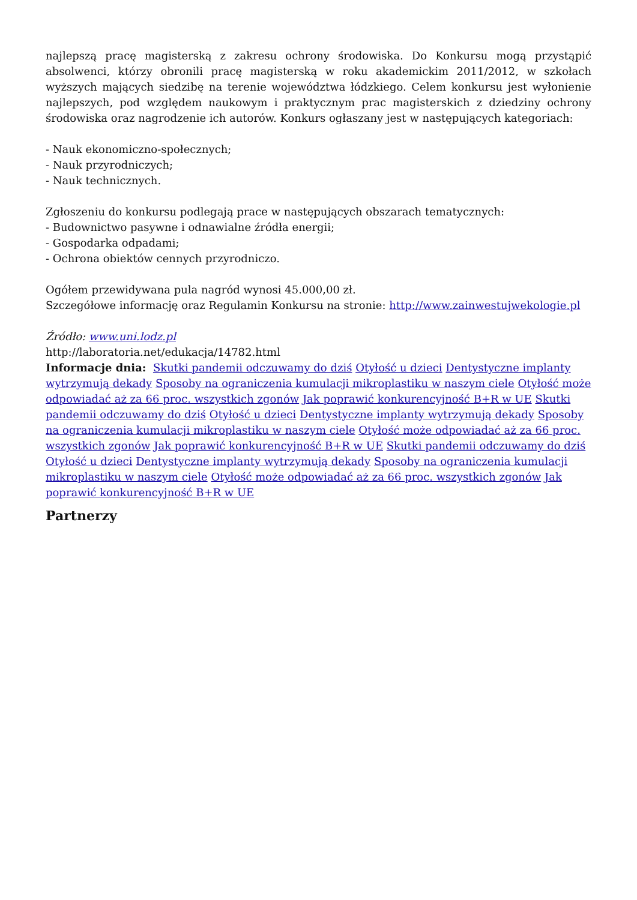najlepszą pracę magisterską z zakresu ochrony środowiska. Do Konkursu mogą przystąpić absolwenci, którzy obronili pracę magisterską w roku akademickim 2011/2012, w szkołach wyższych mających siedzibę na terenie województwa łódzkiego. Celem konkursu jest wyłonienie najlepszych, pod względem naukowym i praktycznym prac magisterskich z dziedziny ochrony środowiska oraz nagrodzenie ich autorów. Konkurs ogłaszany jest w następujących kategoriach:
- Nauk ekonomiczno-społecznych;
- Nauk przyrodniczych;
- Nauk technicznych.
Zgłoszeniu do konkursu podlegają prace w następujących obszarach tematycznych:
- Budownictwo pasywne i odnawialne źródła energii;
- Gospodarka odpadami;
- Ochrona obiektów cennych przyrodniczo.
Ogółem przewidywana pula nagród wynosi 45.000,00 zł.
Szczegółowe informację oraz Regulamin Konkursu na stronie: http://www.zainwestujwekologie.pl
Źródło: www.uni.lodz.pl
http://laboratoria.net/edukacja/14782.html
Informacje dnia: Skutki pandemii odczuwamy do dziś Otyłość u dzieci Dentystyczne implanty wytrzymują dekady Sposoby na ograniczenia kumulacji mikroplastiku w naszym ciele Otyłość może odpowiadać aż za 66 proc. wszystkich zgonów Jak poprawić konkurencyjność B+R w UE Skutki pandemii odczuwamy do dziś Otyłość u dzieci Dentystyczne implanty wytrzymują dekady Sposoby na ograniczenia kumulacji mikroplastiku w naszym ciele Otyłość może odpowiadać aż za 66 proc. wszystkich zgonów Jak poprawić konkurencyjność B+R w UE Skutki pandemii odczuwamy do dziś Otyłość u dzieci Dentystyczne implanty wytrzymują dekady Sposoby na ograniczenia kumulacji mikroplastiku w naszym ciele Otyłość może odpowiadać aż za 66 proc. wszystkich zgonów Jak poprawić konkurencyjność B+R w UE
Partnerzy